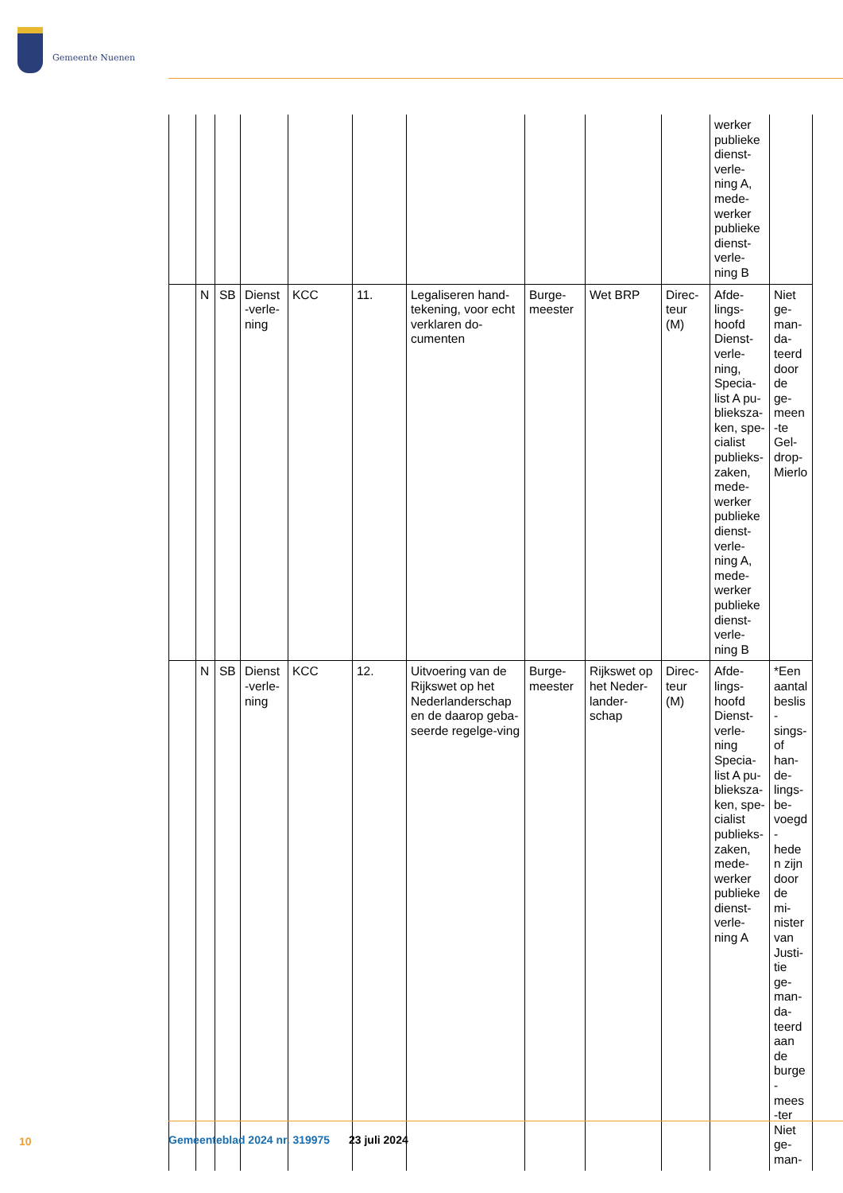Gemeente Nuenen
| | | | | | | | | | | werker publieke dienst-verle-ning A, mede-werker publieke dienst-verle-ning B | |
| | N | SB | Dienst-verle-ning | KCC | 11. | Legaliseren hand-tekening, voor echt verklaren do-cumenten | Burge-meester | Wet BRP | Direc-teur (M) | Afde-lings-hoofd Dienst-verle-ning, Specia-list A pu-blieksza-ken, spe-cialist publieks-zaken, mede-werker publieke dienst-verle-ning A, mede-werker publieke dienst-verle-ning B | Niet ge-man-da-teerd door de ge-meen-te Gel-drop-Mierlo |
| | N | SB | Dienst-verle-ning | KCC | 12. | Uitvoering van de Rijkswet op het Nederlanderschap en de daarop geba-seerde regelge-ving | Burge-meester | Rijkswet op het Neder-lander-schap | Direc-teur (M) | Afde-lings-hoofd Dienst-verle-ning Specia-list A pu-blieksza-ken, spe-cialist publieks-zaken, mede-werker publieke dienst-verle-ning A | *Een aantal beslis-sings-of han-de-lings-be-voegd-heden zijn door de mi-nister van Justi-tie ge-man-da-teerd aan de burge-mees-ter Niet ge-man- |
10
Gemeenteblad 2024 nr. 319975 23 juli 2024